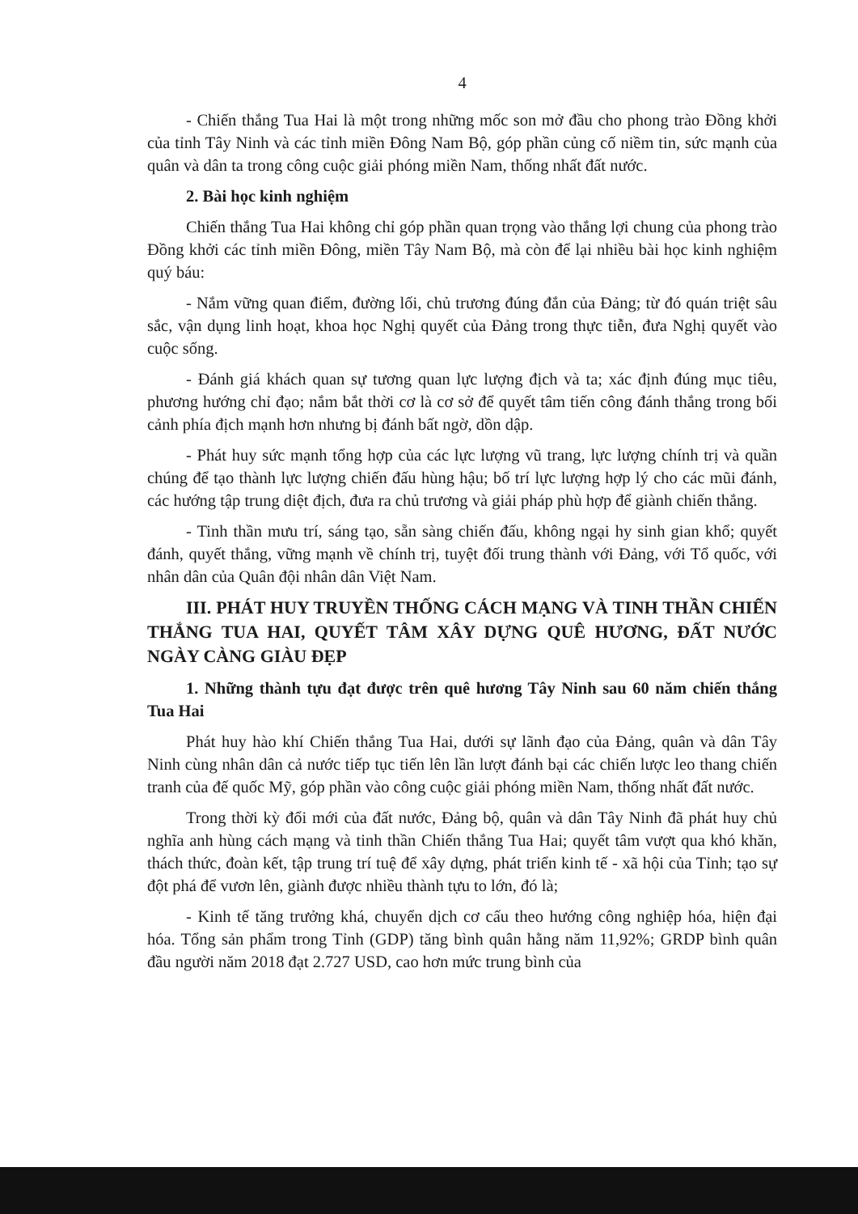4
- Chiến thắng Tua Hai là một trong những mốc son mở đầu cho phong trào Đồng khởi của tỉnh Tây Ninh và các tỉnh miền Đông Nam Bộ, góp phần củng cố niềm tin, sức mạnh của quân và dân ta trong công cuộc giải phóng miền Nam, thống nhất đất nước.
2. Bài học kinh nghiệm
Chiến thắng Tua Hai không chỉ góp phần quan trọng vào thắng lợi chung của phong trào Đồng khởi các tỉnh miền Đông, miền Tây Nam Bộ, mà còn để lại nhiều bài học kinh nghiệm quý báu:
- Nắm vững quan điểm, đường lối, chủ trương đúng đắn của Đảng; từ đó quán triệt sâu sắc, vận dụng linh hoạt, khoa học Nghị quyết của Đảng trong thực tiễn, đưa Nghị quyết vào cuộc sống.
- Đánh giá khách quan sự tương quan lực lượng địch và ta; xác định đúng mục tiêu, phương hướng chỉ đạo; nắm bắt thời cơ là cơ sở để quyết tâm tiến công đánh thắng trong bối cảnh phía địch mạnh hơn nhưng bị đánh bất ngờ, dồn dập.
- Phát huy sức mạnh tổng hợp của các lực lượng vũ trang, lực lượng chính trị và quần chúng để tạo thành lực lượng chiến đấu hùng hậu; bố trí lực lượng hợp lý cho các mũi đánh, các hướng tập trung diệt địch, đưa ra chủ trương và giải pháp phù hợp để giành chiến thắng.
- Tinh thần mưu trí, sáng tạo, sẵn sàng chiến đấu, không ngại hy sinh gian khổ; quyết đánh, quyết thắng, vững mạnh về chính trị, tuyệt đối trung thành với Đảng, với Tổ quốc, với nhân dân của Quân đội nhân dân Việt Nam.
III. PHÁT HUY TRUYỀN THỐNG CÁCH MẠNG VÀ TINH THẦN CHIẾN THẮNG TUA HAI, QUYẾT TÂM XÂY DỰNG QUÊ HƯƠNG, ĐẤT NƯỚC NGÀY CÀNG GIÀU ĐẸP
1. Những thành tựu đạt được trên quê hương Tây Ninh sau 60 năm chiến thắng Tua Hai
Phát huy hào khí Chiến thắng Tua Hai, dưới sự lãnh đạo của Đảng, quân và dân Tây Ninh cùng nhân dân cả nước tiếp tục tiến lên lần lượt đánh bại các chiến lược leo thang chiến tranh của đế quốc Mỹ, góp phần vào công cuộc giải phóng miền Nam, thống nhất đất nước.
Trong thời kỳ đổi mới của đất nước, Đảng bộ, quân và dân Tây Ninh đã phát huy chủ nghĩa anh hùng cách mạng và tinh thần Chiến thắng Tua Hai; quyết tâm vượt qua khó khăn, thách thức, đoàn kết, tập trung trí tuệ để xây dựng, phát triển kinh tế - xã hội của Tỉnh; tạo sự đột phá để vươn lên, giành được nhiều thành tựu to lớn, đó là;
- Kinh tế tăng trưởng khá, chuyển dịch cơ cấu theo hướng công nghiệp hóa, hiện đại hóa. Tổng sản phẩm trong Tỉnh (GDP) tăng bình quân hằng năm 11,92%; GRDP bình quân đầu người năm 2018 đạt 2.727 USD, cao hơn mức trung bình của